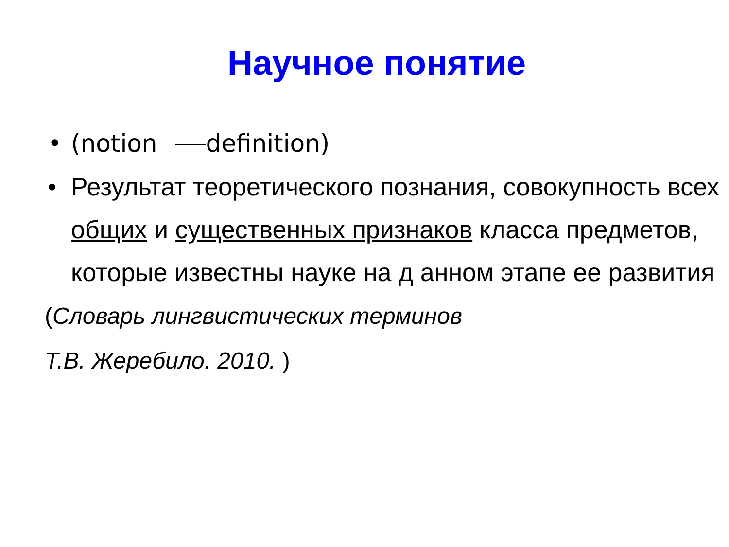Научное понятие
• (notion definition)
• Результат теоретического познания, совокупность всех общих и существенных признаков класса предметов, которые известны науке на д анном этапе ее развития
(Словарь лингвистических терминов
Т.В. Жеребило. 2010. )